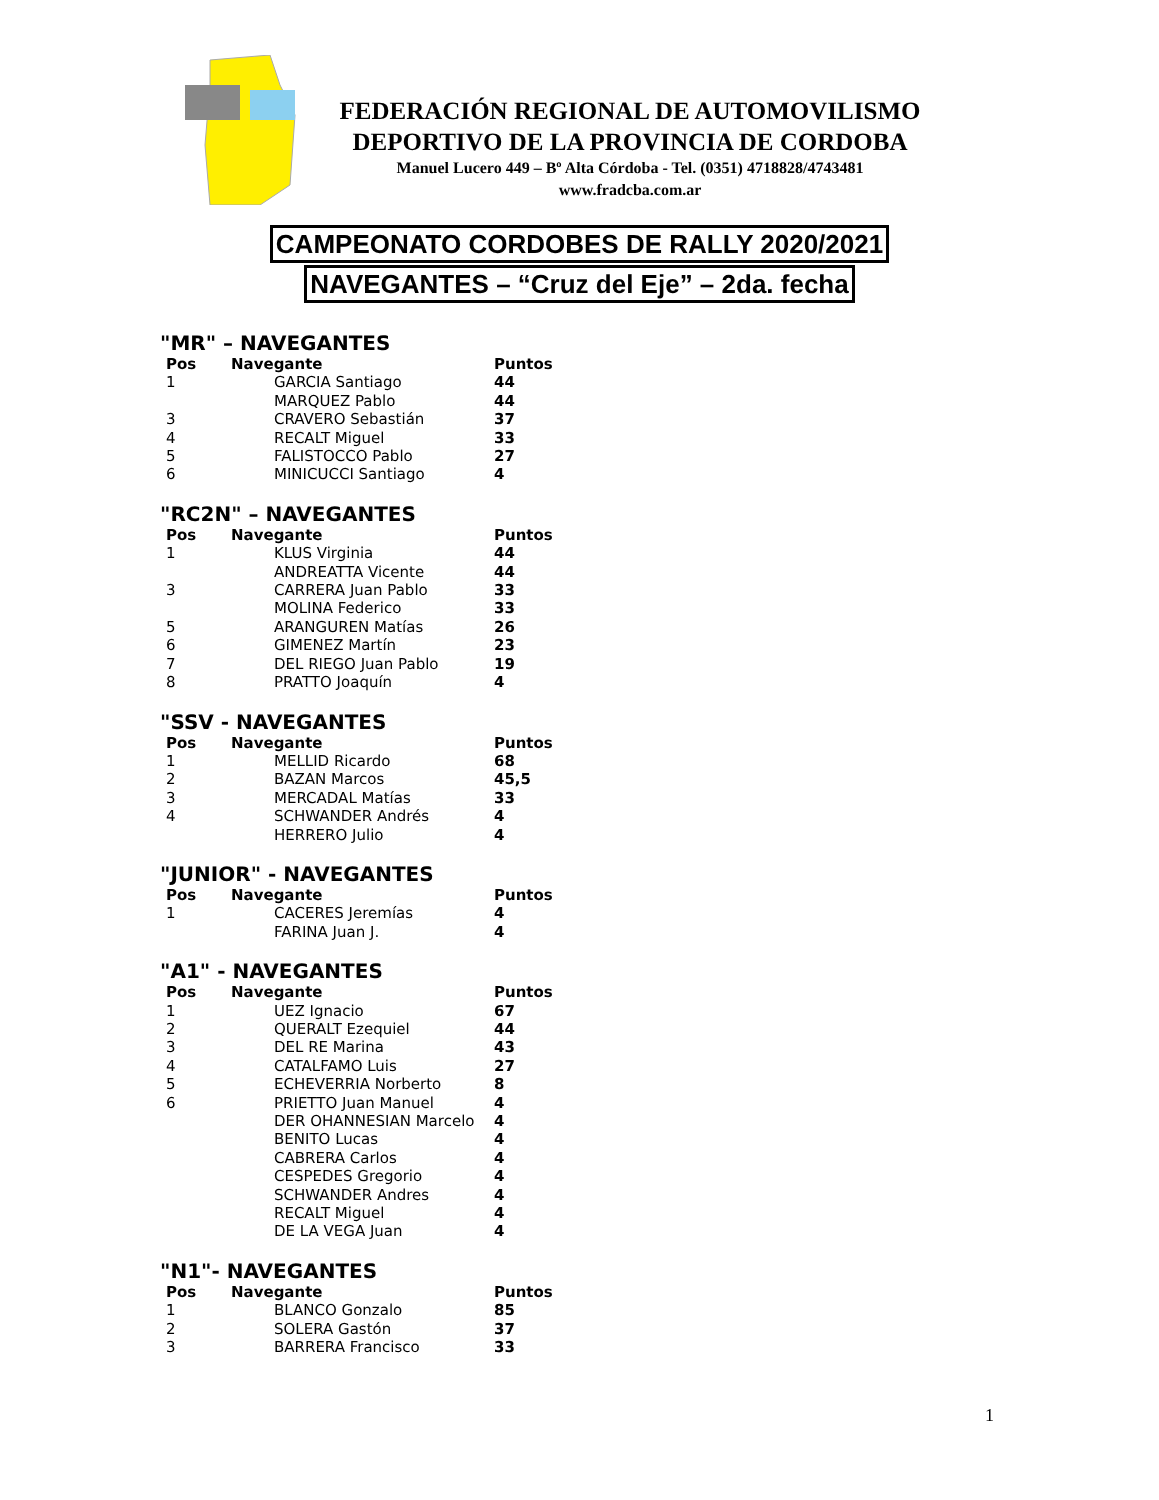FEDERACIÓN REGIONAL DE AUTOMOVILISMO
DEPORTIVO DE LA PROVINCIA DE CORDOBA
Manuel Lucero 449 – Bº Alta Córdoba - Tel. (0351) 4718828/4743481
www.fradcba.com.ar
CAMPEONATO CORDOBES DE RALLY 2020/2021
NAVEGANTES – “Cruz del Eje” – 2da. fecha
"MR" – NAVEGANTES
| Pos | Navegante | Puntos |
| --- | --- | --- |
| 1 | GARCIA Santiago | 44 |
| | MARQUEZ Pablo | 44 |
| 3 | CRAVERO Sebastián | 37 |
| 4 | RECALT Miguel | 33 |
| 5 | FALISTOCCO Pablo | 27 |
| 6 | MINICUCCI Santiago | 4 |
"RC2N" – NAVEGANTES
| Pos | Navegante | Puntos |
| --- | --- | --- |
| 1 | KLUS Virginia | 44 |
| | ANDREATTA Vicente | 44 |
| 3 | CARRERA Juan Pablo | 33 |
| | MOLINA Federico | 33 |
| 5 | ARANGUREN Matías | 26 |
| 6 | GIMENEZ Martín | 23 |
| 7 | DEL RIEGO Juan Pablo | 19 |
| 8 | PRATTO Joaquín | 4 |
"SSV - NAVEGANTES
| Pos | Navegante | Puntos |
| --- | --- | --- |
| 1 | MELLID Ricardo | 68 |
| 2 | BAZAN Marcos | 45,5 |
| 3 | MERCADAL Matías | 33 |
| 4 | SCHWANDER Andrés | 4 |
| | HERRERO Julio | 4 |
"JUNIOR" - NAVEGANTES
| Pos | Navegante | Puntos |
| --- | --- | --- |
| 1 | CACERES Jeremías | 4 |
| | FARINA Juan J. | 4 |
"A1" - NAVEGANTES
| Pos | Navegante | Puntos |
| --- | --- | --- |
| 1 | UEZ Ignacio | 67 |
| 2 | QUERALT Ezequiel | 44 |
| 3 | DEL RE Marina | 43 |
| 4 | CATALFAMO Luis | 27 |
| 5 | ECHEVERRIA Norberto | 8 |
| 6 | PRIETTO Juan Manuel | 4 |
| | DER OHANNESIAN Marcelo | 4 |
| | BENITO Lucas | 4 |
| | CABRERA Carlos | 4 |
| | CESPEDES Gregorio | 4 |
| | SCHWANDER Andres | 4 |
| | RECALT Miguel | 4 |
| | DE LA VEGA Juan | 4 |
"N1"- NAVEGANTES
| Pos | Navegante | Puntos |
| --- | --- | --- |
| 1 | BLANCO Gonzalo | 85 |
| 2 | SOLERA Gastón | 37 |
| 3 | BARRERA Francisco | 33 |
1